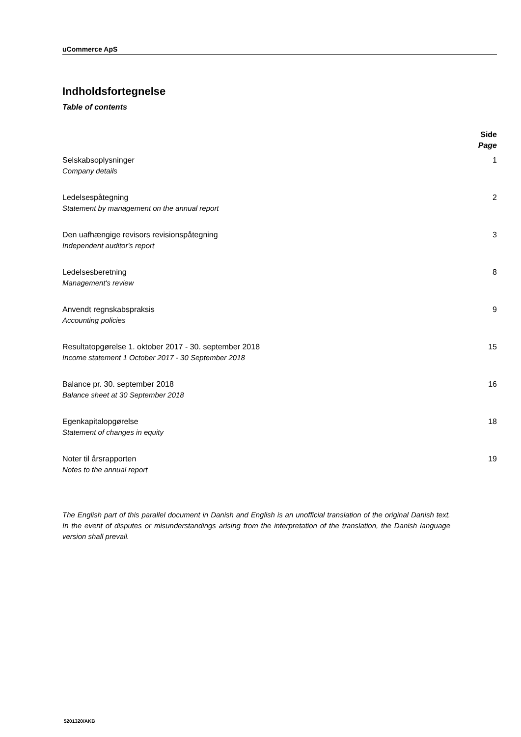uCommerce ApS
Indholdsfortegnelse
Table of contents
Side
Page
Selskabsoplysninger
Company details
1
Ledelsespåtegning
Statement by management on the annual report
2
Den uafhængige revisors revisionspåtegning
Independent auditor's report
3
Ledelsesberetning
Management's review
8
Anvendt regnskabspraksis
Accounting policies
9
Resultatopgørelse 1. oktober 2017 - 30. september 2018
Income statement 1 October 2017 - 30 September 2018
15
Balance pr. 30. september 2018
Balance sheet at 30 September 2018
16
Egenkapitalopgørelse
Statement of changes in equity
18
Noter til årsrapporten
Notes to the annual report
19
The English part of this parallel document in Danish and English is an unofficial translation of the original Danish text. In the event of disputes or misunderstandings arising from the interpretation of the translation, the Danish language version shall prevail.
5201320/AKB